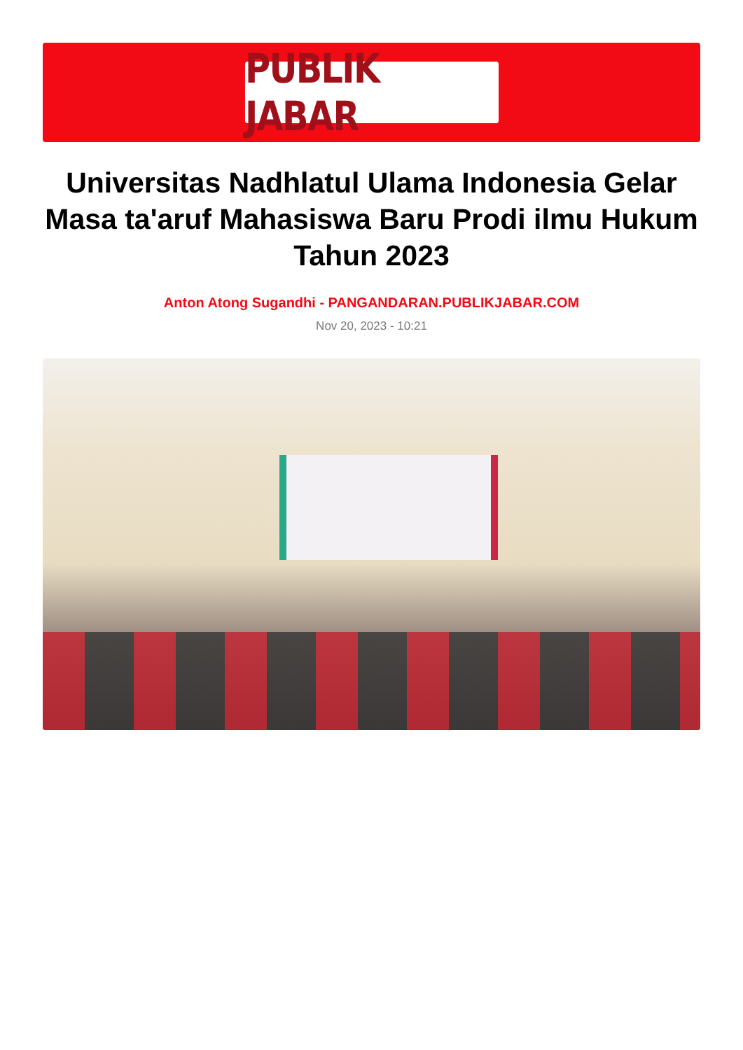PUBLIK JABAR
Universitas Nadhlatul Ulama Indonesia Gelar Masa ta'aruf Mahasiswa Baru Prodi ilmu Hukum Tahun 2023
Anton Atong Sugandhi - PANGANDARAN.PUBLIKJABAR.COM
Nov 20, 2023 - 10:21